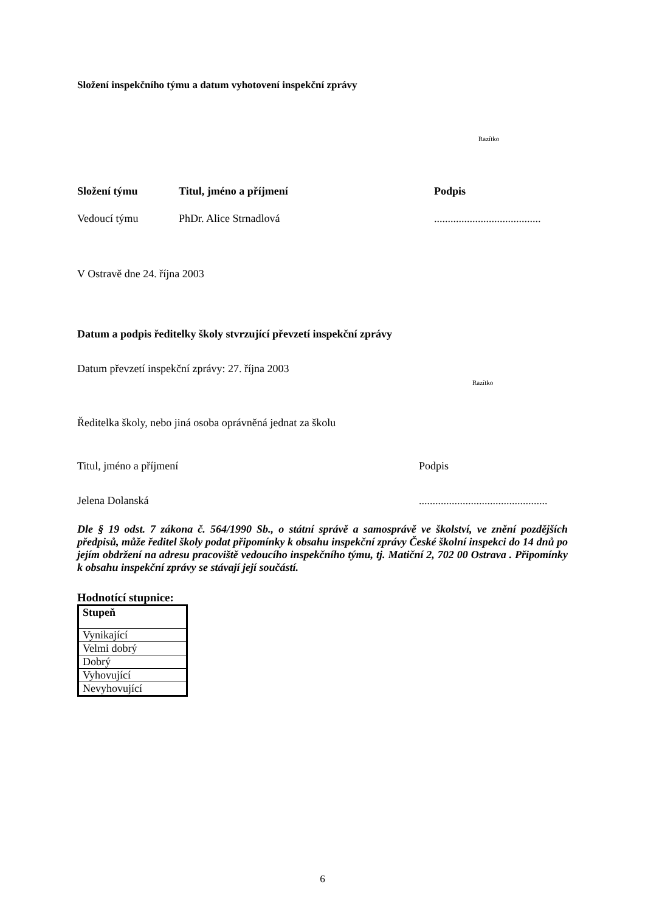Složení inspekčního týmu a datum vyhotovení inspekční zprávy
Razítko
Složení týmu Titul, jméno a příjmení Podpis
Vedoucí týmu PhDr. Alice Strnadlová.......................................
V Ostravě dne 24. října 2003
Datum a podpis ředitelky školy stvrzující převzetí inspekční zprávy
Datum převzetí inspekční zprávy: 27. října 2003
Razítko
Ředitelka školy, nebo jiná osoba oprávněná jednat za školu
Titul, jméno a příjmení Podpis
Jelena Dolanská...............................................
Dle § 19 odst. 7 zákona č. 564/1990 Sb., o státní správě a samosprávě ve školství, ve znění pozdějších předpisů, může ředitel školy podat připomínky k obsahu inspekční zprávy České školní inspekci do 14 dnů po jejím obdržení na adresu pracoviště vedoucího inspekčního týmu, tj. Matiční 2, 702 00 Ostrava . Připomínky k obsahu inspekční zprávy se stávají její součástí.
Hodnotící stupnice:
| Stupeň |
| --- |
| Vynikající |
| Velmi dobrý |
| Dobrý |
| Vyhovující |
| Nevyhovující |
6